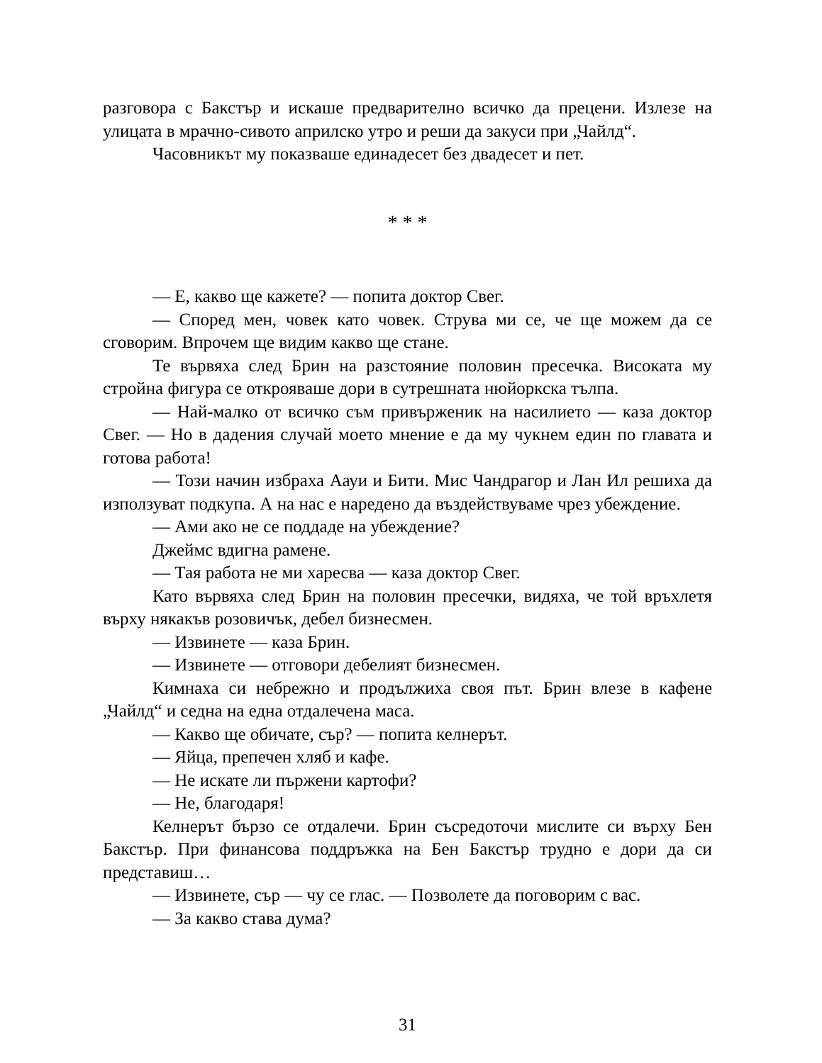разговора с Бакстър и искаше предварително всичко да прецени. Излезе на улицата в мрачно-сивото априлско утро и реши да закуси при „Чайлд“.
Часовникът му показваше единадесет без двадесет и пет.
* * *
— Е, какво ще кажете? — попита доктор Свег.
— Според мен, човек като човек. Струва ми се, че ще можем да се сговорим. Впрочем ще видим какво ще стане.
Те вървяха след Брин на разстояние половин пресечка. Високата му стройна фигура се открояваше дори в сутрешната нюйоркска тълпа.
— Най-малко от всичко съм привърженик на насилието — каза доктор Свег. — Но в дадения случай моето мнение е да му чукнем един по главата и готова работа!
— Този начин избраха Аауи и Бити. Мис Чандрагор и Лан Ил решиха да използуват подкупа. А на нас е наредено да въздействуваме чрез убеждение.
— Ами ако не се поддаде на убеждение?
Джеймс вдигна рамене.
— Тая работа не ми харесва — каза доктор Свег.
Като вървяха след Брин на половин пресечки, видяха, че той връхлетя върху някакъв розовичък, дебел бизнесмен.
— Извинете — каза Брин.
— Извинете — отговори дебелият бизнесмен.
Кимнаха си небрежно и продължиха своя път. Брин влезе в кафене „Чайлд“ и седна на една отдалечена маса.
— Какво ще обичате, сър? — попита келнерът.
— Яйца, препечен хляб и кафе.
— Не искате ли пържени картофи?
— Не, благодаря!
Келнерът бързо се отдалечи. Брин съсредоточи мислите си върху Бен Бакстър. При финансова поддръжка на Бен Бакстър трудно е дори да си представиш…
— Извинете, сър — чу се глас. — Позволете да поговорим с вас.
— За какво става дума?
31